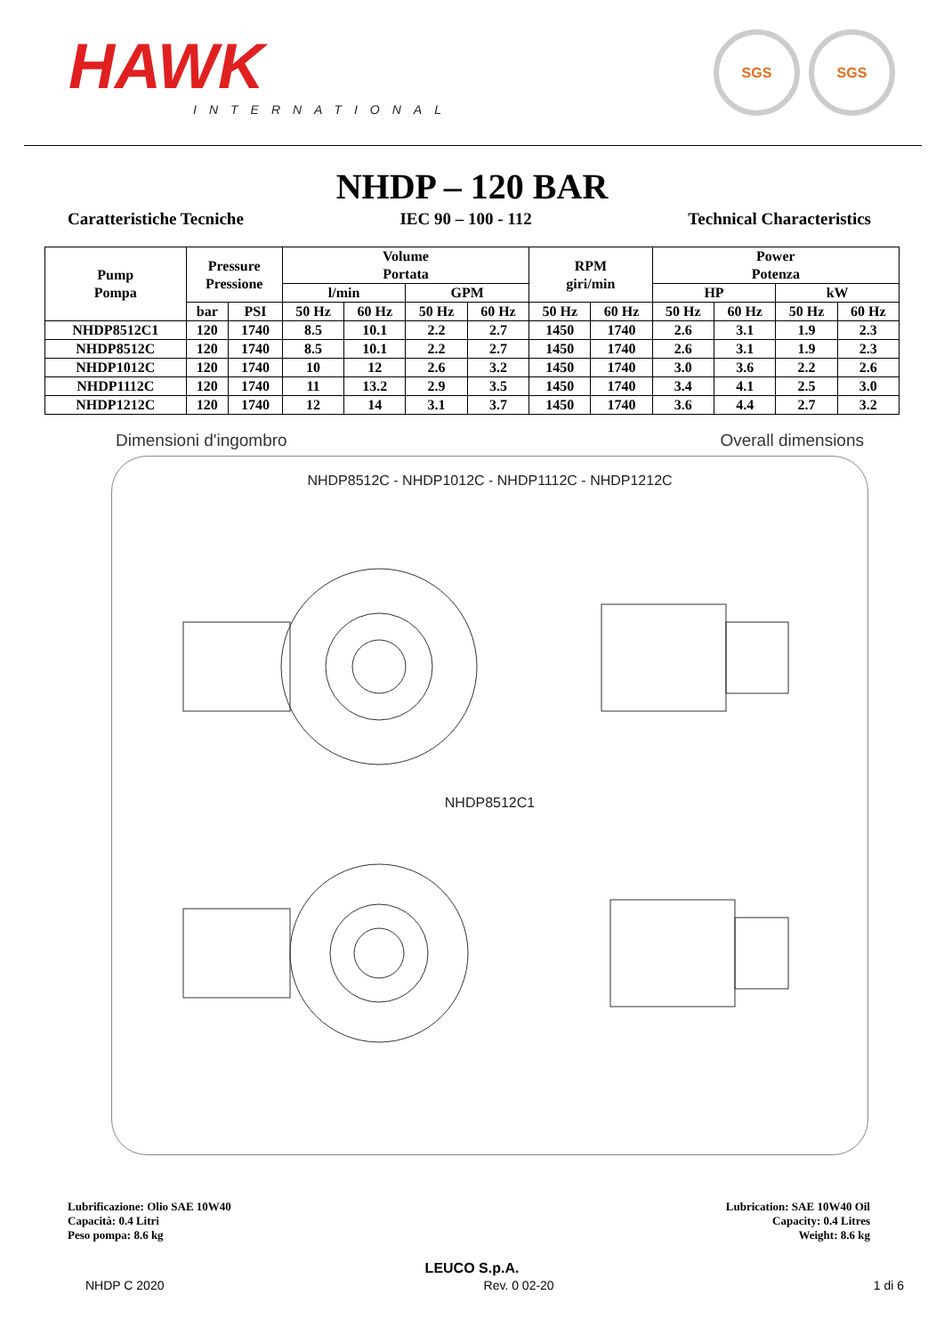HAWK
INTERNATIONAL
SGS SGS
NHDP – 120 BAR
Caratteristiche Tecniche IEC 90 – 100 - 112 Technical Characteristics
| Pump Pompa | Pressure Pressione | | Volume Portata | | | | RPM giri/min | | Power Potenza | | | |
| --- | --- | --- | --- | --- | --- | --- | --- | --- | --- | --- | --- | --- |
| | | | l/min | | GPM | | | | HP | | kW | |
| | bar | PSI | 50 Hz | 60 Hz | 50 Hz | 60 Hz | 50 Hz | 60 Hz | 50 Hz | 60 Hz | 50 Hz | 60 Hz |
| NHDP8512C1 | 120 | 1740 | 8.5 | 10.1 | 2.2 | 2.7 | 1450 | 1740 | 2.6 | 3.1 | 1.9 | 2.3 |
| NHDP8512C | 120 | 1740 | 8.5 | 10.1 | 2.2 | 2.7 | 1450 | 1740 | 2.6 | 3.1 | 1.9 | 2.3 |
| NHDP1012C | 120 | 1740 | 10 | 12 | 2.6 | 3.2 | 1450 | 1740 | 3.0 | 3.6 | 2.2 | 2.6 |
| NHDP1112C | 120 | 1740 | 11 | 13.2 | 2.9 | 3.5 | 1450 | 1740 | 3.4 | 4.1 | 2.5 | 3.0 |
| NHDP1212C | 120 | 1740 | 12 | 14 | 3.1 | 3.7 | 1450 | 1740 | 3.6 | 4.4 | 2.7 | 3.2 |
Dimensioni d'ingombro Overall dimensions
NHDP8512C - NHDP1012C - NHDP1112C - NHDP1212C
NHDP8512C1
Lubrificazione: Olio SAE 10W40
Capacità: 0.4 Litri
Peso pompa: 8.6 kg
Lubrication: SAE 10W40 Oil
Capacity: 0.4 Litres
Weight: 8.6 kg
LEUCO S.p.A.
NHDP C 2020 Rev. 0 02-20 1 di 6